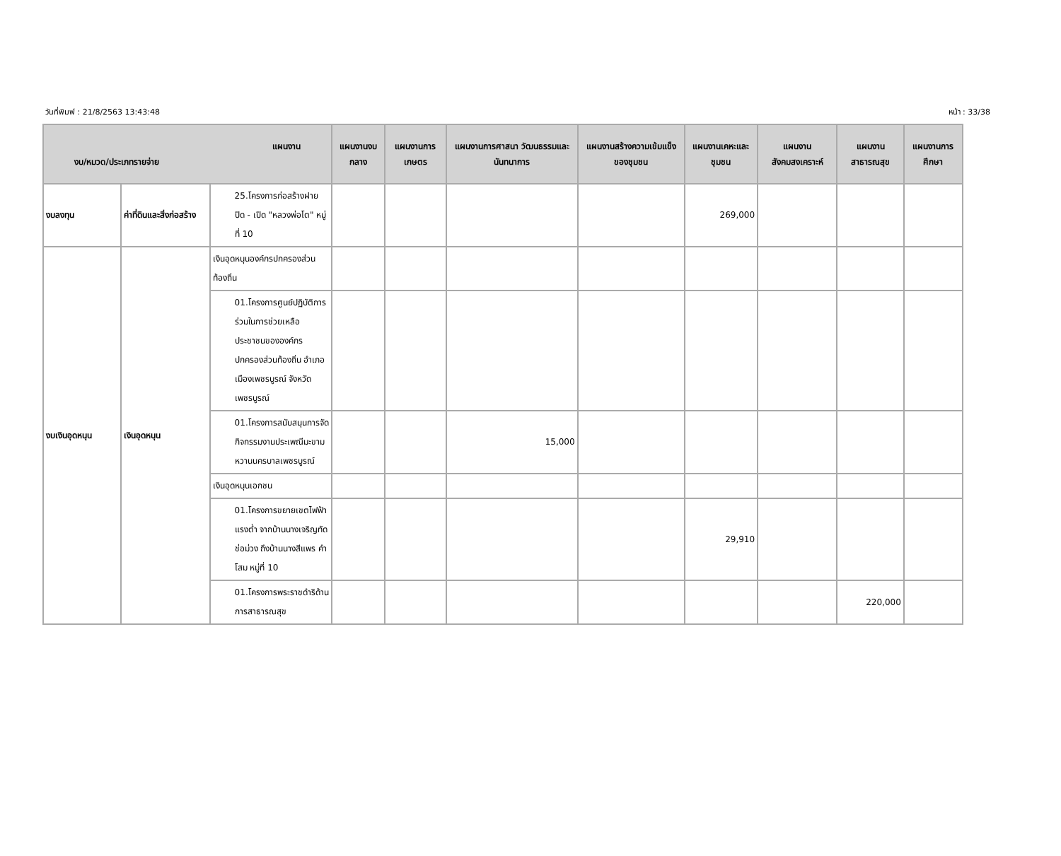วันที่พิมพ์ : 21/8/2563 13:43:48 หน้า : 33/38
| แผนงาน งบ/หมวด/ประเภทรายจ่าย | | | แผนงานงบกลาง | แผนงานการเกษตร | แผนงานการศาสนา วัฒนธรรมและนันทนาการ | แผนงานสร้างความเข้มแข็งของชุมชน | แผนงานเคหะและชุมชน | แผนงานสังคมสงเคราะห์ | แผนงานสาธารณสุข | แผนงานการศึกษา |
| --- | --- | --- | --- | --- | --- | --- | --- | --- | --- | --- |
| งบลงทุน | ค่าที่ดินและสิ่งก่อสร้าง | 25.โครงการก่อสร้างฝาย ปิด - เปิด "หลวงพ่อโต" หมู่ที่ 10 | | | | | 269,000 | | | |
| งบเงินอุดหนุน | เงินอุดหนุน | เงินอุดหนุนองค์กรปกครองส่วนท้องถิ่น | | | | | | | | |
| | | 01.โครงการศูนย์ปฏิบัติการร่วมในการช่วยเหลือประชาชนขององค์กรปกครองส่วนท้องถิ่น อำเภอเมืองเพชรบูรณ์ จังหวัดเพชรบูรณ์ | | | | | | | | |
| | | 01.โครงการสนับสนุนการจัดกิจกรรมงานประเพณีมะขามหวานนครบาลเพชรบูรณ์ | | | 15,000 | | | | | |
| | | เงินอุดหนุนเอกชน | | | | | | | | |
| | | 01.โครงการขยายเขตไฟฟ้าแรงต่ำ จากบ้านนางเจริญทัดช่อม่วง ถึงบ้านนางสีแพร คำโสม หมู่ที่ 10 | | | | | 29,910 | | | |
| | | 01.โครงการพระราชดำริด้านการสาธารณสุข | | | | | | | 220,000 | |